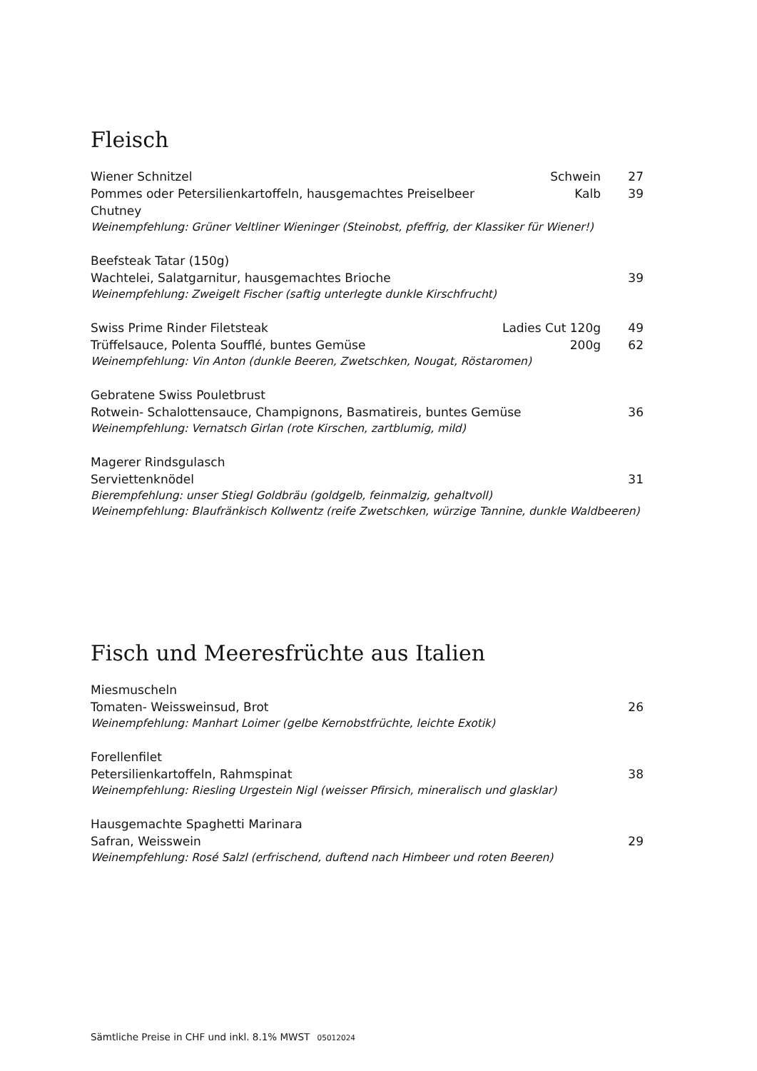Fleisch
Wiener Schnitzel Schwein 27
Pommes oder Petersilienkartoffeln, hausgemachtes Preiselbeer Chutney Kalb 39
Weinempfehlung: Grüner Veltliner Wieninger (Steinobst, pfeffrig, der Klassiker für Wiener!)
Beefsteak Tatar (150g)
Wachtelei, Salatgarnitur, hausgemachtes Brioche 39
Weinempfehlung: Zweigelt Fischer (saftig unterlegte dunkle Kirschfrucht)
Swiss Prime Rinder Filetsteak Ladies Cut 120g 49
Trüffelsauce, Polenta Soufflé, buntes Gemüse 200g 62
Weinempfehlung: Vin Anton (dunkle Beeren, Zwetschken, Nougat, Röstaromen)
Gebratene Swiss Pouletbrust
Rotwein- Schalottensauce, Champignons, Basmatireis, buntes Gemüse 36
Weinempfehlung: Vernatsch Girlan (rote Kirschen, zartblumig, mild)
Magerer Rindsgulasch
Serviettenknödel 31
Bierempfehlung: unser Stiegl Goldbräu (goldgelb, feinmalzig, gehaltvoll)
Weinempfehlung: Blaufränkisch Kollwentz (reife Zwetschken, würzige Tannine, dunkle Waldbeeren)
Fisch und Meeresfrüchte aus Italien
Miesmuscheln
Tomaten- Weissweinsud, Brot 26
Weinempfehlung: Manhart Loimer (gelbe Kernobstfrüchte, leichte Exotik)
Forellenfilet
Petersilienkartoffeln, Rahmspinat 38
Weinempfehlung: Riesling Urgestein Nigl (weisser Pfirsich, mineralisch und glasklar)
Hausgemachte Spaghetti Marinara
Safran, Weisswein 29
Weinempfehlung: Rosé Salzl (erfrischend, duftend nach Himbeer und roten Beeren)
Sämtliche Preise in CHF und inkl. 8.1% MWST 05012024